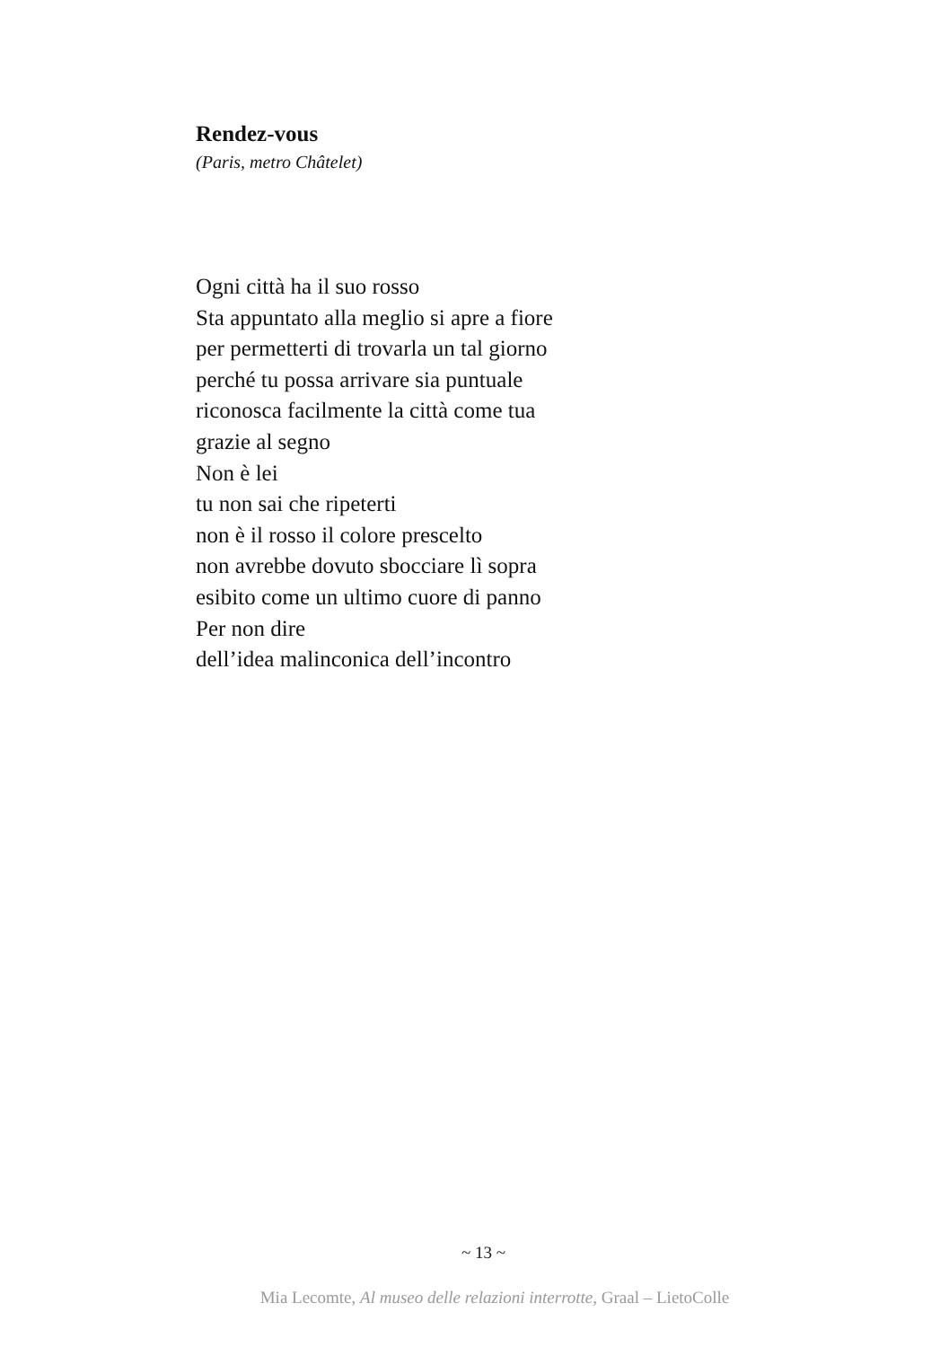Rendez-vous
(Paris, metro Châtelet)
Ogni città ha il suo rosso
Sta appuntato alla meglio si apre a fiore
per permetterti di trovarla un tal giorno
perché tu possa arrivare sia puntuale
riconosca facilmente la città come tua
grazie al segno
Non è lei
tu non sai che ripeterti
non è il rosso il colore prescelto
non avrebbe dovuto sbocciare lì sopra
esibito come un ultimo cuore di panno
Per non dire
dell’idea malinconica dell’incontro
~ 13 ~
Mia Lecomte, Al museo delle relazioni interrotte, Graal – LietoColle